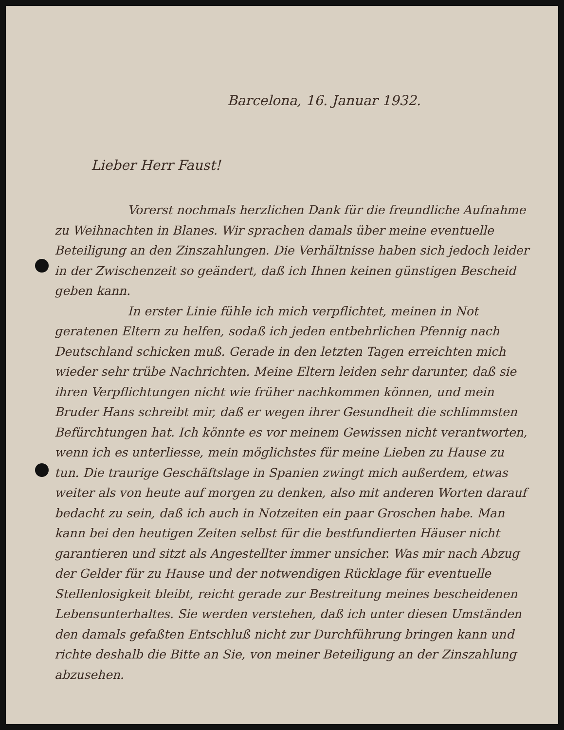Barcelona, 16. Januar 1932.
Lieber Herr Faust!
Vorerst nochmals herzlichen Dank für die freundliche Aufnahme zu Weihnachten in Blanes. Wir sprachen damals über meine eventuelle Beteiligung an den Zinszahlungen. Die Verhältnisse haben sich jedoch leider in der Zwischenzeit so geändert, daß ich Ihnen keinen günstigen Bescheid geben kann.
In erster Linie fühle ich mich verpflichtet, meinen in Not geratenen Eltern zu helfen, sodaß ich jeden entbehrlichen Pfennig nach Deutschland schicken muß. Gerade in den letzten Tagen erreichten mich wieder sehr trübe Nachrichten. Meine Eltern leiden sehr darunter, daß sie ihren Verpflichtungen nicht wie früher nachkommen können, und mein Bruder Hans schreibt mir, daß er wegen ihrer Gesundheit die schlimmsten Befürchtungen hat. Ich könnte es vor meinem Gewissen nicht verantworten, wenn ich es unterliesse, mein möglichstes für meine Lieben zu Hause zu tun. Die traurige Geschäftslage in Spanien zwingt mich außerdem, etwas weiter als von heute auf morgen zu denken, also mit anderen Worten darauf bedacht zu sein, daß ich auch in Notzeiten ein paar Groschen habe. Man kann bei den heutigen Zeiten selbst für die bestfundierten Häuser nicht garantieren und sitzt als Angestellter immer unsicher. Was mir nach Abzug der Gelder für zu Hause und der notwendigen Rücklage für eventuelle Stellenlosigkeit bleibt, reicht gerade zur Bestreitung meines bescheidenen Lebensunterhaltes. Sie werden verstehen, daß ich unter diesen Umständen den damals gefaßten Entschluß nicht zur Durchführung bringen kann und richte deshalb die Bitte an Sie, von meiner Beteiligung an der Zinszahlung abzusehen.